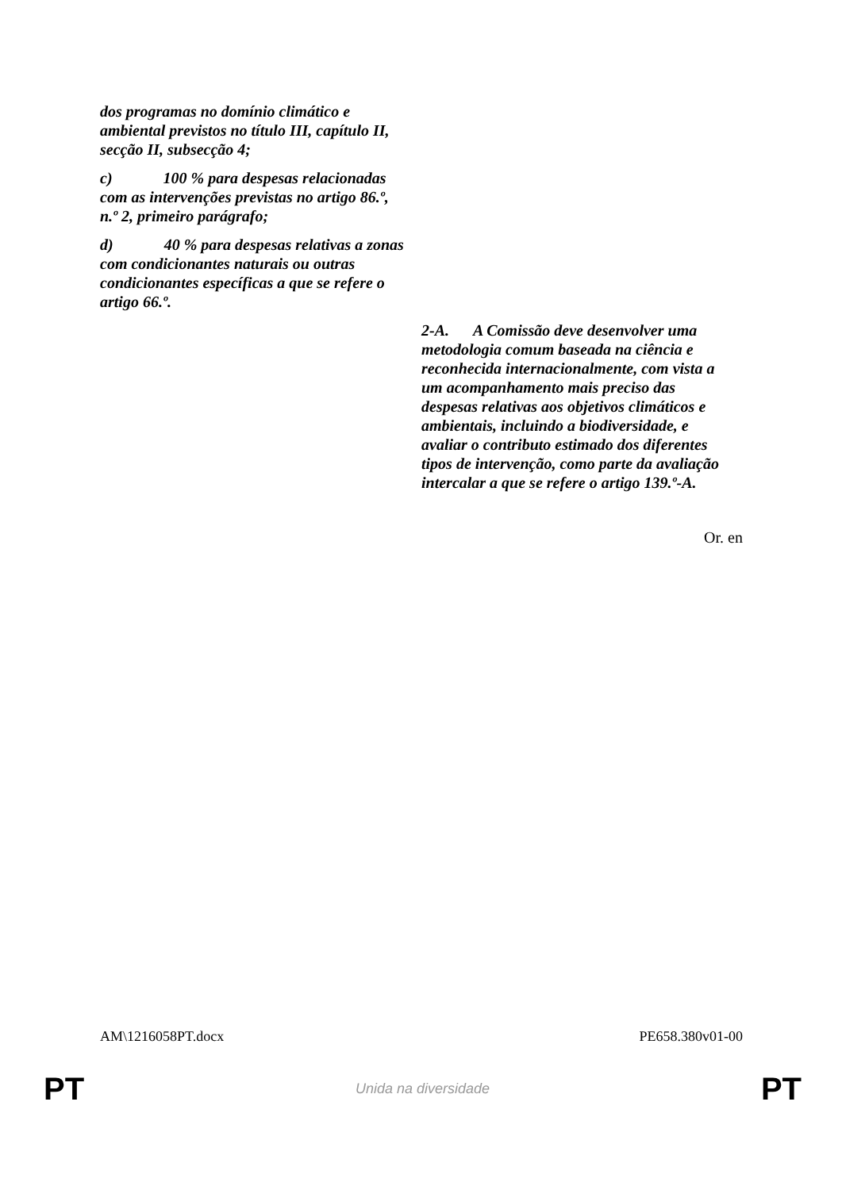| dos programas no domínio climático e ambiental previstos no título III, capítulo II, secção II, subsecção 4; c) 100 % para despesas relacionadas com as intervenções previstas no artigo 86.º, n.º 2, primeiro parágrafo; d) 40 % para despesas relativas a zonas com condicionantes naturais ou outras condicionantes específicas a que se refere o artigo 66.º. | |
| | 2-A. A Comissão deve desenvolver uma metodologia comum baseada na ciência e reconhecida internacionalmente, com vista a um acompanhamento mais preciso das despesas relativas aos objetivos climáticos e ambientais, incluindo a biodiversidade, e avaliar o contributo estimado dos diferentes tipos de intervenção, como parte da avaliação intercalar a que se refere o artigo 139.º-A. |
Or. en
AM\1216058PT.docx PE658.380v01-00
PT Unida na diversidade PT